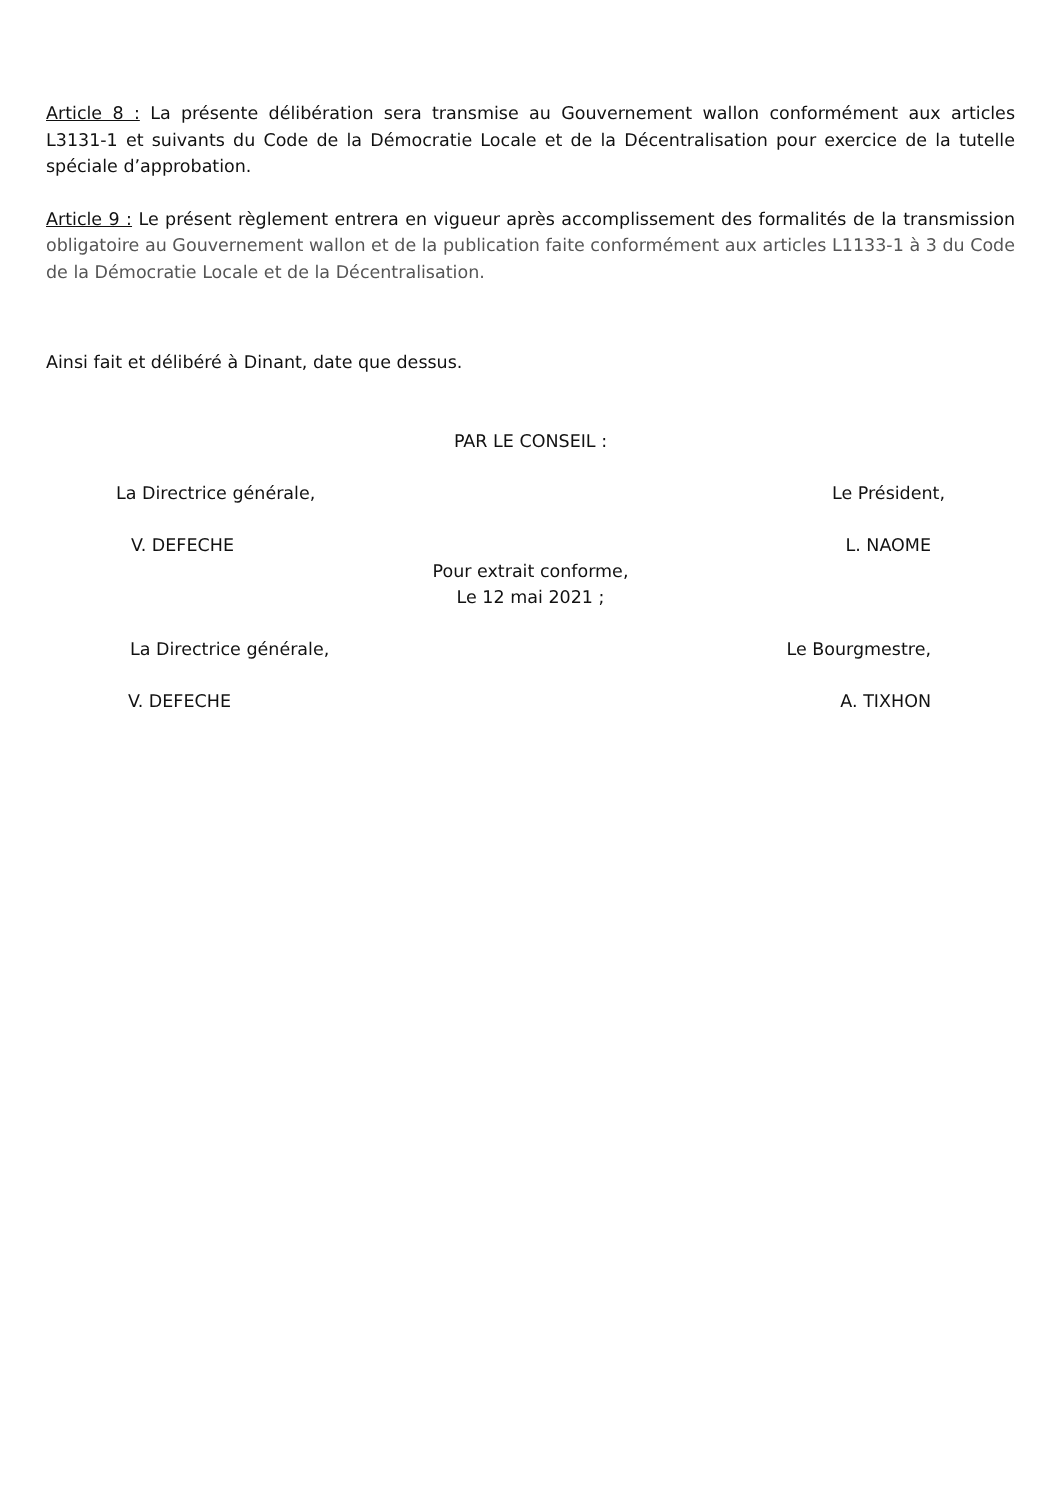Article 8 : La présente délibération sera transmise au Gouvernement wallon conformément aux articles L3131-1 et suivants du Code de la Démocratie Locale et de la Décentralisation pour exercice de la tutelle spéciale d’approbation.
Article 9 : Le présent règlement entrera en vigueur après accomplissement des formalités de la transmission obligatoire au Gouvernement wallon et de la publication faite conformément aux articles L1133-1 à 3 du Code de la Démocratie Locale et de la Décentralisation.
Ainsi fait et délibéré à Dinant, date que dessus.
PAR LE CONSEIL :
La Directrice générale, Le Président,
V. DEFECHE L. NAOME
Pour extrait conforme,
Le 12 mai 2021 ;
La Directrice générale, Le Bourgmestre,
V. DEFECHE A. TIXHON